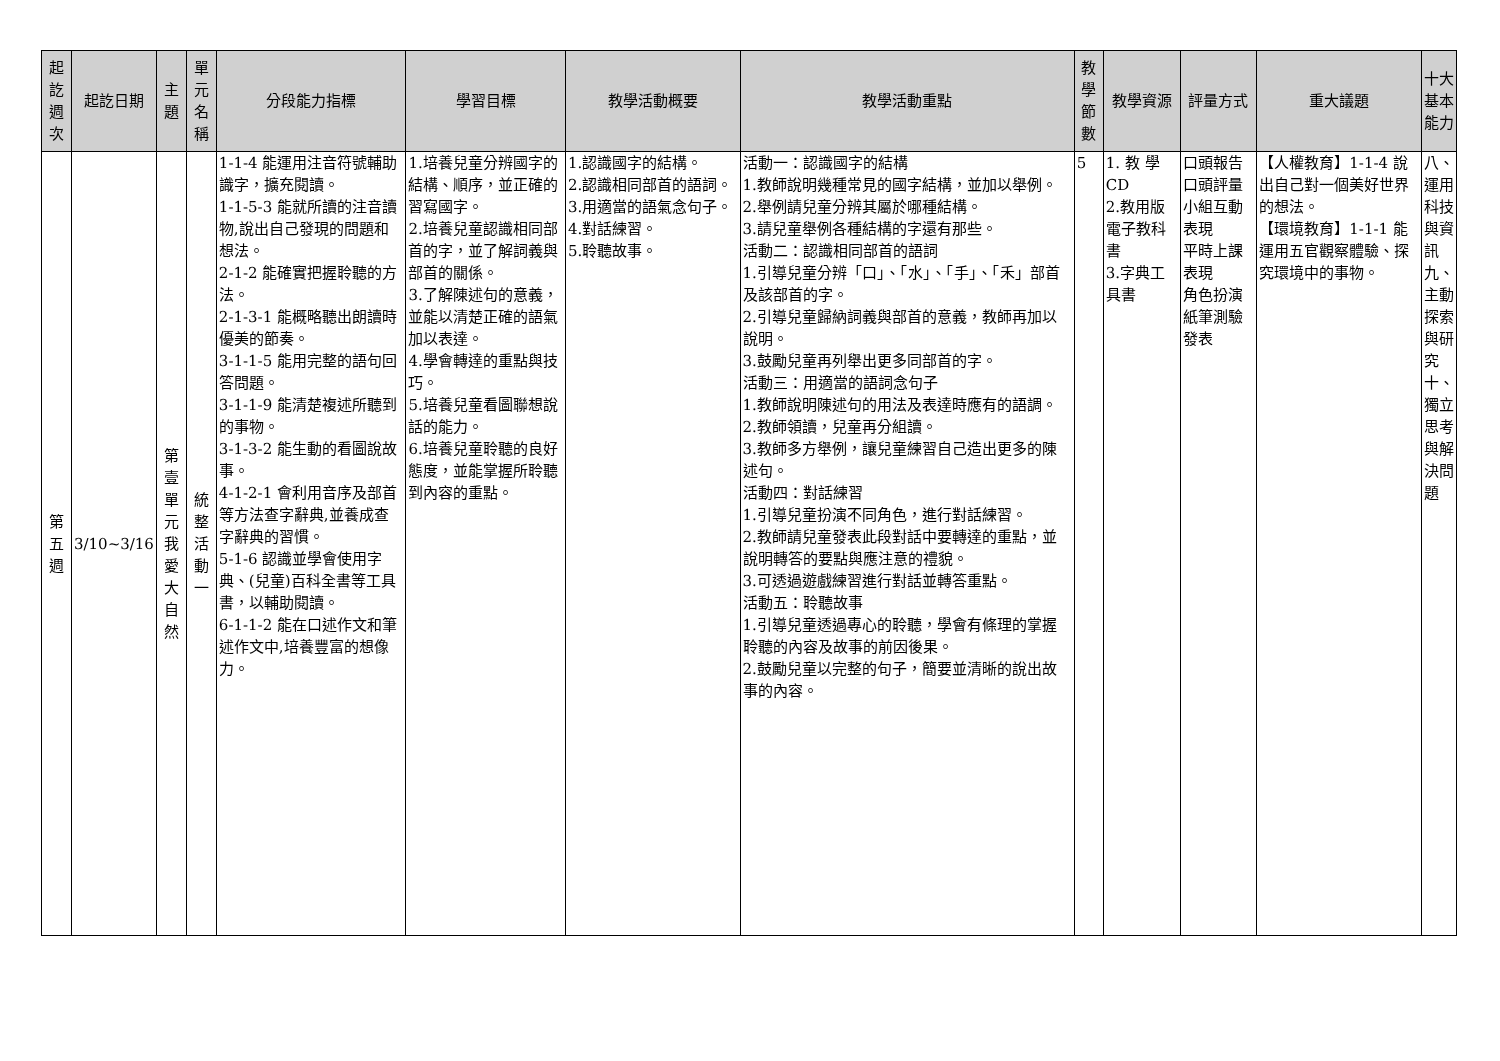| 起訖週次 | 起訖日期 | 主題 | 單元名稱 | 分段能力指標 | 學習目標 | 教學活動概要 | 教學活動重點 | 教學節數 | 教學資源 | 評量方式 | 重大議題 | 十大基本能力 |
| --- | --- | --- | --- | --- | --- | --- | --- | --- | --- | --- | --- | --- |
| 第五週 | 3/10~3/16 | 第壹單元我愛大自然 | 統整活動一 | 1-1-4 能運用注音符號輔助識字，擴充閱讀。 1-1-5-3 能就所讀的注音讀物,說出自己發現的問題和想法。 2-1-2 能確實把握聆聽的方法。 2-1-3-1 能概略聽出朗讀時優美的節奏。 3-1-1-5 能用完整的語句回答問題。 3-1-1-9 能清楚複述所聽到的事物。 3-1-3-2 能生動的看圖說故事。 4-1-2-1 會利用音序及部首等方法查字辭典,並養成查字辭典的習慣。 5-1-6 認識並學會使用字典、(兒童)百科全書等工具書，以輔助閱讀。 6-1-1-2 能在口述作文和筆述作文中,培養豐富的想像力。 | 1.培養兒童分辨國字的結構、順序，並正確的習寫國字。 2.培養兒童認識相同部首的字，並了解詞義與部首的關係。 3.了解陳述句的意義，並能以清楚正確的語氣加以表達。 4.學會轉達的重點與技巧。 5.培養兒童看圖聯想說話的能力。 6.培養兒童聆聽的良好態度，並能掌握所聆聽到內容的重點。 | 1.認識國字的結構。 2.認識相同部首的語詞。 3.用適當的語氣念句子。 4.對話練習。 5.聆聽故事。 | 活動一：認識國字的結構 1.教師說明幾種常見的國字結構，並加以舉例。 2.舉例請兒童分辨其屬於哪種結構。 3.請兒童舉例各種結構的字還有那些。 活動二：認識相同部首的語詞 1.引導兒童分辨「口」、「水」、「手」、「禾」部首及該部首的字。 2.引導兒童歸納詞義與部首的意義，教師再加以說明。 3.鼓勵兒童再列舉出更多同部首的字。 活動三：用適當的語詞念句子 1.教師說明陳述句的用法及表達時應有的語調。 2.教師領讀，兒童再分組讀。 3.教師多方舉例，讓兒童練習自己造出更多的陳述句。 活動四：對話練習 1.引導兒童扮演不同角色，進行對話練習。 2.教師請兒童發表此段對話中要轉達的重點，並說明轉答的要點與應注意的禮貌。 3.可透過遊戲練習進行對話並轉答重點。 活動五：聆聽故事 1.引導兒童透過專心的聆聽，學會有條理的掌握聆聽的內容及故事的前因後果。 2.鼓勵兒童以完整的句子，簡要並清晰的說出故事的內容。 | 5 | 1. 教 學 CD 2.教用版電子教科書 3.字典工具書 | 口頭報告 口頭評量 小組互動表現 平時上課表現 角色扮演 紙筆測驗 發表 | 【人權教育】1-1-4 說出自己對一個美好世界的想法。 【環境教育】1-1-1 能運用五官觀察體驗、探究環境中的事物。 | 八、運用科技與資訊 九、主動探索與研究 十、獨立思考與解決問題 |